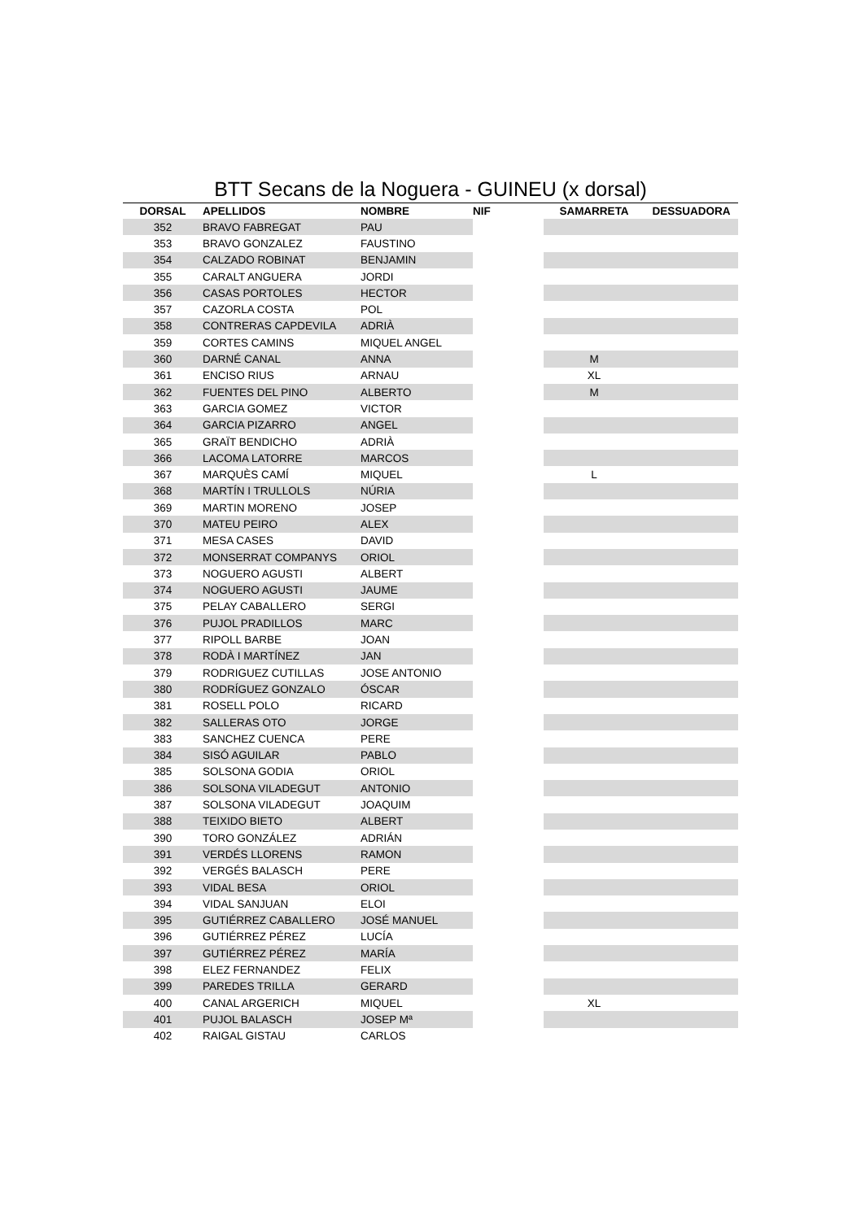BTT Secans de la Noguera - GUINEU (x dorsal)
| DORSAL | APELLIDOS | NOMBRE | NIF | SAMARRETA | DESSUADORA |
| --- | --- | --- | --- | --- | --- |
| 352 | BRAVO FABREGAT | PAU | | | |
| 353 | BRAVO GONZALEZ | FAUSTINO | | | |
| 354 | CALZADO ROBINAT | BENJAMIN | | | |
| 355 | CARALT ANGUERA | JORDI | | | |
| 356 | CASAS PORTOLES | HECTOR | | | |
| 357 | CAZORLA COSTA | POL | | | |
| 358 | CONTRERAS CAPDEVILA | ADRIÀ | | | |
| 359 | CORTES CAMINS | MIQUEL ANGEL | | | |
| 360 | DARNÉ CANAL | ANNA | | M | |
| 361 | ENCISO RIUS | ARNAU | | XL | |
| 362 | FUENTES DEL PINO | ALBERTO | | M | |
| 363 | GARCIA GOMEZ | VICTOR | | | |
| 364 | GARCIA PIZARRO | ANGEL | | | |
| 365 | GRAÏT BENDICHO | ADRIÀ | | | |
| 366 | LACOMA LATORRE | MARCOS | | | |
| 367 | MARQUÈS CAMÍ | MIQUEL | | L | |
| 368 | MARTÍN I TRULLOLS | NÚRIA | | | |
| 369 | MARTIN MORENO | JOSEP | | | |
| 370 | MATEU PEIRO | ALEX | | | |
| 371 | MESA CASES | DAVID | | | |
| 372 | MONSERRAT COMPANYS | ORIOL | | | |
| 373 | NOGUERO AGUSTI | ALBERT | | | |
| 374 | NOGUERO AGUSTI | JAUME | | | |
| 375 | PELAY CABALLERO | SERGI | | | |
| 376 | PUJOL PRADILLOS | MARC | | | |
| 377 | RIPOLL BARBE | JOAN | | | |
| 378 | RODÀ I MARTÍNEZ | JAN | | | |
| 379 | RODRIGUEZ CUTILLAS | JOSE ANTONIO | | | |
| 380 | RODRÍGUEZ GONZALO | ÓSCAR | | | |
| 381 | ROSELL POLO | RICARD | | | |
| 382 | SALLERAS OTO | JORGE | | | |
| 383 | SANCHEZ CUENCA | PERE | | | |
| 384 | SISÓ AGUILAR | PABLO | | | |
| 385 | SOLSONA GODIA | ORIOL | | | |
| 386 | SOLSONA VILADEGUT | ANTONIO | | | |
| 387 | SOLSONA VILADEGUT | JOAQUIM | | | |
| 388 | TEIXIDO BIETO | ALBERT | | | |
| 390 | TORO GONZÁLEZ | ADRIÁN | | | |
| 391 | VERDÉS LLORENS | RAMON | | | |
| 392 | VERGÉS BALASCH | PERE | | | |
| 393 | VIDAL BESA | ORIOL | | | |
| 394 | VIDAL SANJUAN | ELOI | | | |
| 395 | GUTIÉRREZ CABALLERO | JOSÉ MANUEL | | | |
| 396 | GUTIÉRREZ PÉREZ | LUCÍA | | | |
| 397 | GUTIÉRREZ PÉREZ | MARÍA | | | |
| 398 | ELEZ FERNANDEZ | FELIX | | | |
| 399 | PAREDES TRILLA | GERARD | | | |
| 400 | CANAL ARGERICH | MIQUEL | | XL | |
| 401 | PUJOL BALASCH | JOSEP Mª | | | |
| 402 | RAIGAL GISTAU | CARLOS | | | |